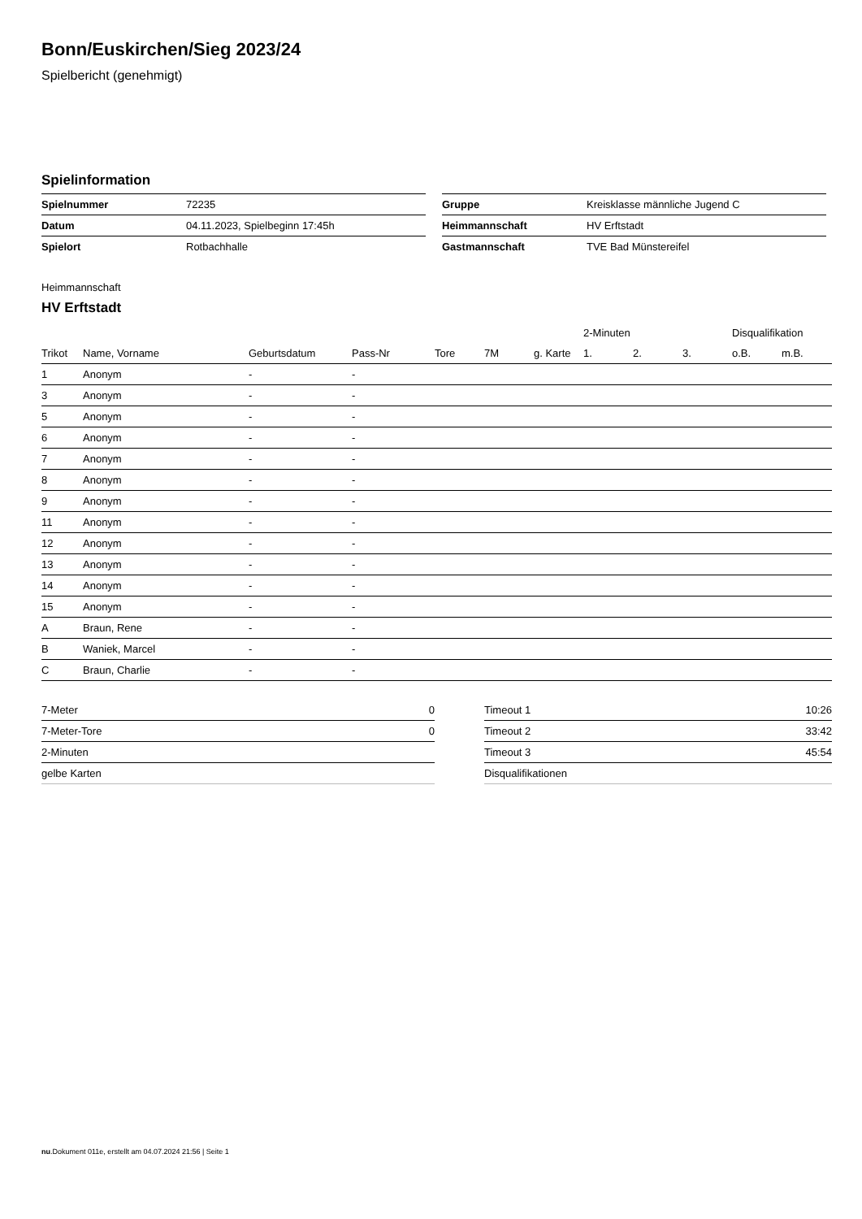Bonn/Euskirchen/Sieg 2023/24
Spielbericht (genehmigt)
Spielinformation
| Spielnummer | 72235 |
| Datum | 04.11.2023, Spielbeginn 17:45h |
| Spielort | Rotbachhalle |
| Gruppe | Kreisklasse männliche Jugend C |
| Heimmannschaft | HV Erftstadt |
| Gastmannschaft | TVE Bad Münstereifel |
Heimmannschaft
HV Erftstadt
| | | | | | | | 2-Minuten | | | Disqualifikation | |
| --- | --- | --- | --- | --- | --- | --- | --- | --- | --- | --- | --- |
| Trikot | Name, Vorname | Geburtsdatum | Pass-Nr | Tore | 7M | g. Karte | 1. | 2. | 3. | o.B. | m.B. |
| 1 | Anonym | - | - | | | | | | | | |
| 3 | Anonym | - | - | | | | | | | | |
| 5 | Anonym | - | - | | | | | | | | |
| 6 | Anonym | - | - | | | | | | | | |
| 7 | Anonym | - | - | | | | | | | | |
| 8 | Anonym | - | - | | | | | | | | |
| 9 | Anonym | - | - | | | | | | | | |
| 11 | Anonym | - | - | | | | | | | | |
| 12 | Anonym | - | - | | | | | | | | |
| 13 | Anonym | - | - | | | | | | | | |
| 14 | Anonym | - | - | | | | | | | | |
| 15 | Anonym | - | - | | | | | | | | |
| A | Braun, Rene | - | - | | | | | | | | |
| B | Waniek, Marcel | - | - | | | | | | | | |
| C | Braun, Charlie | - | - | | | | | | | | |
| 7-Meter | 0 |
| 7-Meter-Tore | 0 |
| 2-Minuten | |
| gelbe Karten | |
| Timeout 1 | 10:26 |
| Timeout 2 | 33:42 |
| Timeout 3 | 45:54 |
| Disqualifikationen | |
nu.Dokument 011e, erstellt am 04.07.2024 21:56 | Seite 1